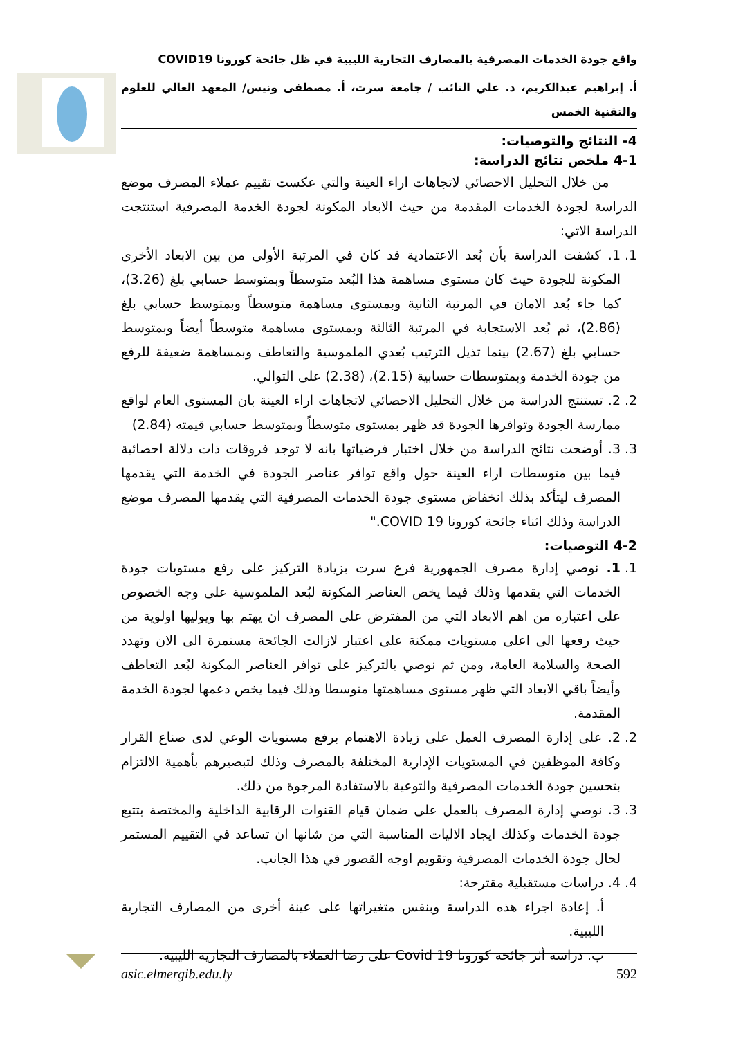واقع جودة الخدمات المصرفية بالمصارف التجارية الليبية في ظل جائحة كورونا COVID19
أ. إبراهيم عبدالكريم، د. علي التائب / جامعة سرت، أ. مصطفى ونيس/ المعهد العالي للعلوم والتقنية الخمس
4- النتائج والتوصيات:
4-1 ملخص نتائج الدراسة:
من خلال التحليل الاحصائي لاتجاهات اراء العينة والتي عكست تقييم عملاء المصرف موضع الدراسة لجودة الخدمات المقدمة من حيث الابعاد المكونة لجودة الخدمة المصرفية استنتجت الدراسة الاتي:
1. 1. كشفت الدراسة بأن بُعد الاعتمادية قد كان في المرتبة الأولى من بين الابعاد الأخرى المكونة للجودة حيث كان مستوى مساهمة هذا البُعد متوسطاً وبمتوسط حسابي بلغ (3.26)، كما جاء بُعد الامان في المرتبة الثانية وبمستوى مساهمة متوسطاً وبمتوسط حسابي بلغ (2.86)، ثم بُعد الاستجابة في المرتبة الثالثة وبمستوى مساهمة متوسطاً أيضاً وبمتوسط حسابي بلغ (2.67) بينما تذيل الترتيب بُعدي الملموسية والتعاطف وبمساهمة ضعيفة للرفع من جودة الخدمة وبمتوسطات حسابية (2.15)، (2.38) على التوالي.
2. 2. تستنتج الدراسة من خلال التحليل الاحصائي لاتجاهات اراء العينة بان المستوى العام لواقع ممارسة الجودة وتوافرها الجودة قد ظهر بمستوى متوسطاً وبمتوسط حسابي قيمته (2.84)
3. 3. أوضحت نتائج الدراسة من خلال اختبار فرضياتها بانه لا توجد فروقات ذات دلالة احصائية فيما بين متوسطات اراء العينة حول واقع توافر عناصر الجودة في الخدمة التي يقدمها المصرف ليتأكد بذلك انخفاض مستوى جودة الخدمات المصرفية التي يقدمها المصرف موضع الدراسة وذلك اثناء جائحة كورونا COVID 19."
4-2 التوصيات:
1. 1. نوصي إدارة مصرف الجمهورية فرع سرت بزيادة التركيز على رفع مستويات جودة الخدمات التي يقدمها وذلك فيما يخص العناصر المكونة لبُعد الملموسية على وجه الخصوص على اعتباره من اهم الابعاد التي من المفترض على المصرف ان يهتم بها ويوليها اولوية من حيث رفعها الى اعلى مستويات ممكنة على اعتبار لازالت الجائحة مستمرة الى الان وتهدد الصحة والسلامة العامة، ومن ثم نوصي بالتركيز على توافر العناصر المكونة لبُعد التعاطف وأيضاً باقي الابعاد التي ظهر مستوى مساهمتها متوسطا وذلك فيما يخص دعمها لجودة الخدمة المقدمة.
2. 2. على إدارة المصرف العمل على زيادة الاهتمام برفع مستويات الوعي لدى صناع القرار وكافة الموظفين في المستويات الإدارية المختلفة بالمصرف وذلك لتبصيرهم بأهمية الالتزام بتحسين جودة الخدمات المصرفية والتوعية بالاستفادة المرجوة من ذلك.
3. 3. نوصي إدارة المصرف بالعمل على ضمان قيام القنوات الرقابية الداخلية والمختصة بتتبع جودة الخدمات وكذلك ايجاد الاليات المناسبة التي من شانها ان تساعد في التقييم المستمر لحال جودة الخدمات المصرفية وتقويم اوجه القصور في هذا الجانب.
4. 4. دراسات مستقبلية مقترحة:
أ. إعادة اجراء هذه الدراسة وبنفس متغيراتها على عينة أخرى من المصارف التجارية الليبية.
ب. دراسة أثر جائحة كورونا Covid 19 على رضا العملاء بالمصارف التجارية الليبية.
asic.elmergib.edu.ly 592